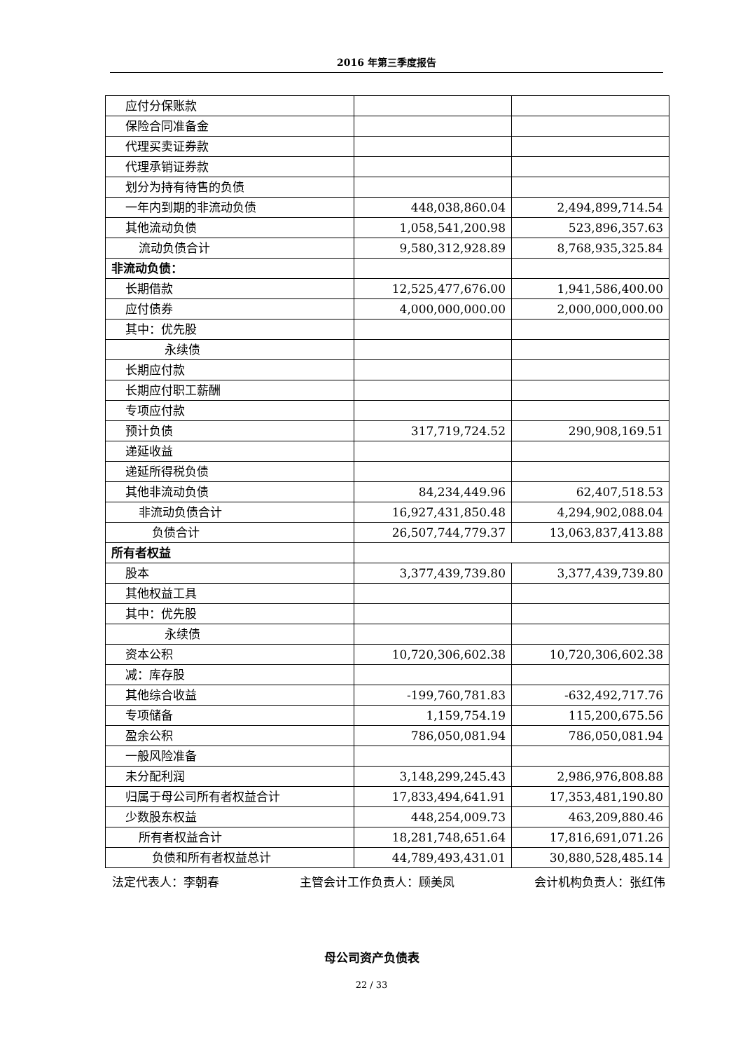2016 年第三季度报告
| 应付分保账款 | | |
| 保险合同准备金 | | |
| 代理买卖证券款 | | |
| 代理承销证券款 | | |
| 划分为持有待售的负债 | | |
| 一年内到期的非流动负债 | 448,038,860.04 | 2,494,899,714.54 |
| 其他流动负债 | 1,058,541,200.98 | 523,896,357.63 |
| 流动负债合计 | 9,580,312,928.89 | 8,768,935,325.84 |
| 非流动负债： | | |
| 长期借款 | 12,525,477,676.00 | 1,941,586,400.00 |
| 应付债券 | 4,000,000,000.00 | 2,000,000,000.00 |
| 其中：优先股 | | |
| 永续债 | | |
| 长期应付款 | | |
| 长期应付职工薪酬 | | |
| 专项应付款 | | |
| 预计负债 | 317,719,724.52 | 290,908,169.51 |
| 递延收益 | | |
| 递延所得税负债 | | |
| 其他非流动负债 | 84,234,449.96 | 62,407,518.53 |
| 非流动负债合计 | 16,927,431,850.48 | 4,294,902,088.04 |
| 负债合计 | 26,507,744,779.37 | 13,063,837,413.88 |
| 所有者权益 | | |
| 股本 | 3,377,439,739.80 | 3,377,439,739.80 |
| 其他权益工具 | | |
| 其中：优先股 | | |
| 永续债 | | |
| 资本公积 | 10,720,306,602.38 | 10,720,306,602.38 |
| 减：库存股 | | |
| 其他综合收益 | -199,760,781.83 | -632,492,717.76 |
| 专项储备 | 1,159,754.19 | 115,200,675.56 |
| 盈余公积 | 786,050,081.94 | 786,050,081.94 |
| 一般风险准备 | | |
| 未分配利润 | 3,148,299,245.43 | 2,986,976,808.88 |
| 归属于母公司所有者权益合计 | 17,833,494,641.91 | 17,353,481,190.80 |
| 少数股东权益 | 448,254,009.73 | 463,209,880.46 |
| 所有者权益合计 | 18,281,748,651.64 | 17,816,691,071.26 |
| 负债和所有者权益总计 | 44,789,493,431.01 | 30,880,528,485.14 |
法定代表人：李朝春 主管会计工作负责人：顾美凤 会计机构负责人：张红伟
母公司资产负债表
22 / 33